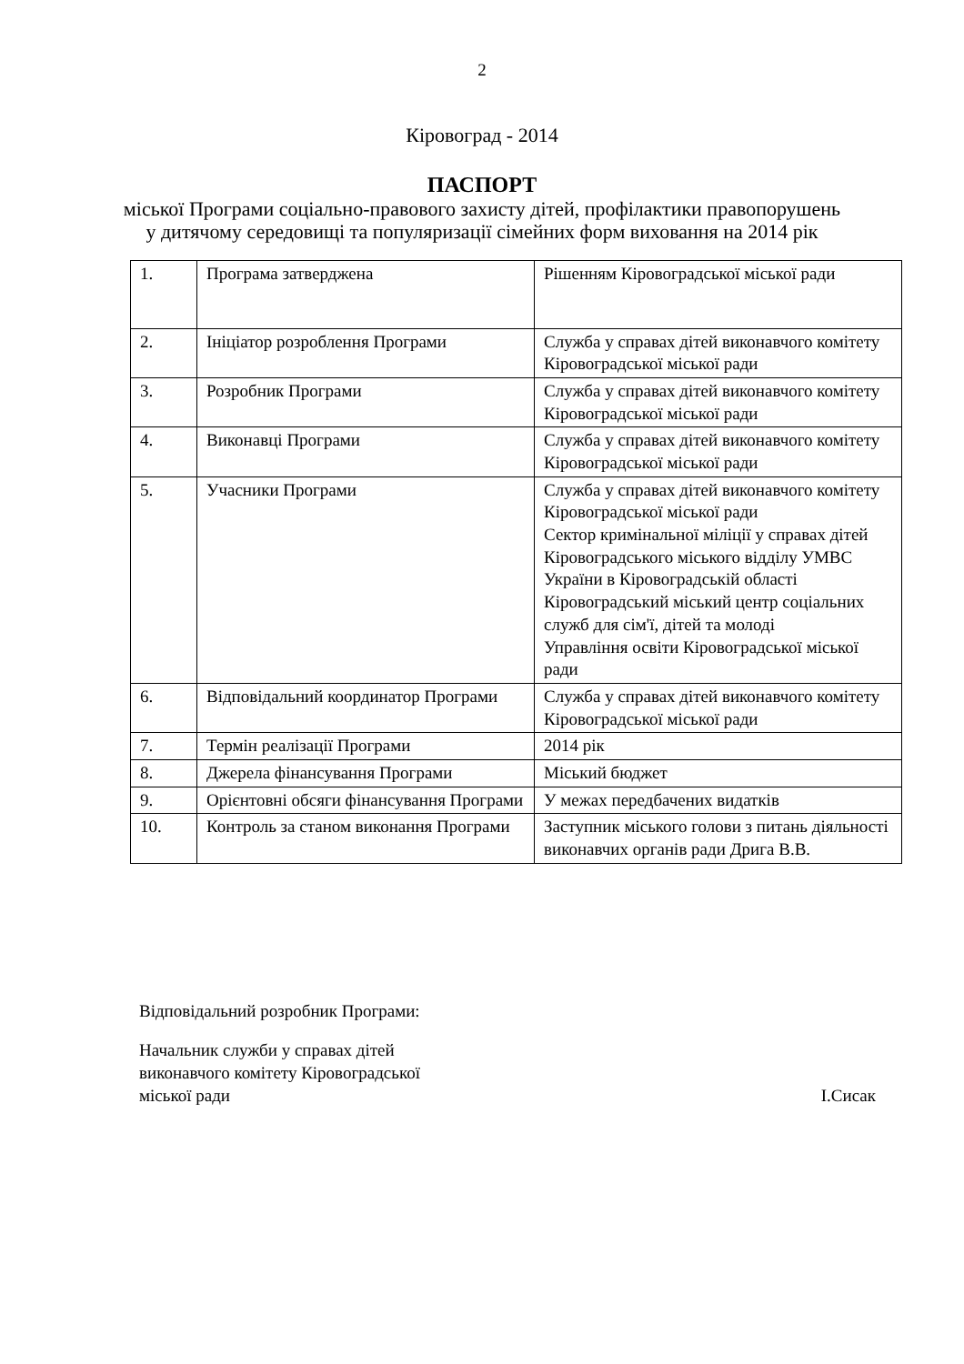2
Кіровоград - 2014
ПАСПОРТ
міської Програми соціально-правового захисту дітей, профілактики правопорушень у дитячому середовищі та популяризації сімейних форм виховання на 2014 рік
| 1. | Програма затверджена | Рішенням Кіровоградської міської ради |
| 2. | Ініціатор розроблення Програми | Служба у справах дітей виконавчого комітету Кіровоградської міської ради |
| 3. | Розробник Програми | Служба у справах дітей виконавчого комітету Кіровоградської міської ради |
| 4. | Виконавці Програми | Служба у справах дітей виконавчого комітету Кіровоградської міської ради |
| 5. | Учасники Програми | Служба у справах дітей виконавчого комітету Кіровоградської міської ради Сектор кримінальної міліції у справах дітей Кіровоградського міського відділу УМВС України в Кіровоградській області Кіровоградський міський центр соціальних служб для сім'ї, дітей та молоді Управління освіти Кіровоградської міської ради |
| 6. | Відповідальний координатор Програми | Служба у справах дітей виконавчого комітету Кіровоградської міської ради |
| 7. | Термін реалізації Програми | 2014 рік |
| 8. | Джерела фінансування Програми | Міський бюджет |
| 9. | Орієнтовні обсяги фінансування Програми | У межах передбачених видатків |
| 10. | Контроль за станом виконання Програми | Заступник міського голови з питань діяльності виконавчих органів ради Дрига В.В. |
Відповідальний розробник Програми:
Начальник служби у справах дітей
виконавчого комітету Кіровоградської
міської ради І.Сисак